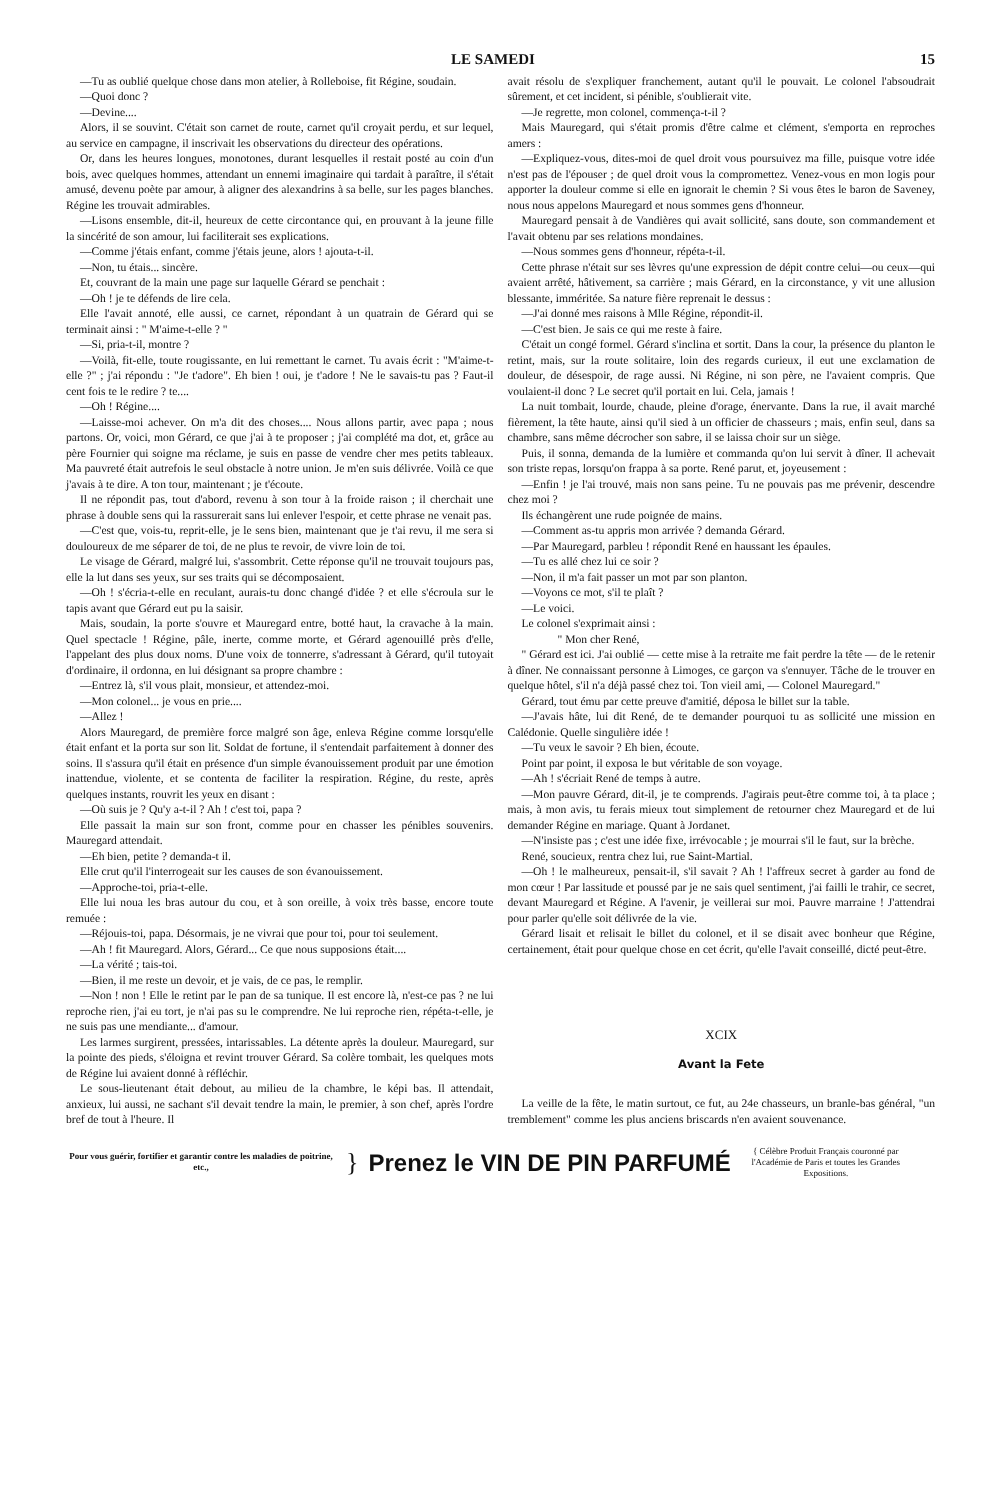LE SAMEDI 15
—Tu as oublié quelque chose dans mon atelier, à Rolleboise, fit Régine, soudain.
—Quoi donc ?
—Devine....
Alors, il se souvint. C'était son carnet de route, carnet qu'il croyait perdu, et sur lequel, au service en campagne, il inscrivait les observations du directeur des opérations.
Or, dans les heures longues, monotones, durant lesquelles il restait posté au coin d'un bois, avec quelques hommes, attendant un ennemi imaginaire qui tardait à paraître, il s'était amusé, devenu poète par amour, à aligner des alexandrins à sa belle, sur les pages blanches. Régine les trouvait admirables.
—Lisons ensemble, dit-il, heureux de cette circontance qui, en prouvant à la jeune fille la sincérité de son amour, lui faciliterait ses explications.
—Comme j'étais enfant, comme j'étais jeune, alors ! ajouta-t-il.
—Non, tu étais... sincère.
Et, couvrant de la main une page sur laquelle Gérard se penchait :
—Oh ! je te défends de lire cela.
Elle l'avait annoté, elle aussi, ce carnet, répondant à un quatrain de Gérard qui se terminait ainsi : " M'aime-t-elle ? "
—Si, pria-t-il, montre ?
—Voilà, fit-elle, toute rougissante, en lui remettant le carnet. Tu avais écrit : "M'aime-t-elle ?" ; j'ai répondu : "Je t'adore". Eh bien ! oui, je t'adore ! Ne le savais-tu pas ? Faut-il cent fois te le redire ? te....
—Oh ! Régine....
—Laisse-moi achever. On m'a dit des choses.... Nous allons partir, avec papa ; nous partons. Or, voici, mon Gérard, ce que j'ai à te proposer ; j'ai complété ma dot, et, grâce au père Fournier qui soigne ma réclame, je suis en passe de vendre cher mes petits tableaux. Ma pauvreté était autrefois le seul obstacle à notre union. Je m'en suis délivrée. Voilà ce que j'avais à te dire. A ton tour, maintenant ; je t'écoute.
Il ne répondit pas, tout d'abord, revenu à son tour à la froide raison ; il cherchait une phrase à double sens qui la rassurerait sans lui enlever l'espoir, et cette phrase ne venait pas.
—C'est que, vois-tu, reprit-elle, je le sens bien, maintenant que je t'ai revu, il me sera si douloureux de me séparer de toi, de ne plus te revoir, de vivre loin de toi.
Le visage de Gérard, malgré lui, s'assombrit. Cette réponse qu'il ne trouvait toujours pas, elle la lut dans ses yeux, sur ses traits qui se décomposaient.
—Oh ! s'écria-t-elle en reculant, aurais-tu donc changé d'idée ? et elle s'écroula sur le tapis avant que Gérard eut pu la saisir.
Mais, soudain, la porte s'ouvre et Mauregard entre, botté haut, la cravache à la main. Quel spectacle ! Régine, pâle, inerte, comme morte, et Gérard agenouillé près d'elle, l'appelant des plus doux noms. D'une voix de tonnerre, s'adressant à Gérard, qu'il tutoyait d'ordinaire, il ordonna, en lui désignant sa propre chambre :
—Entrez là, s'il vous plait, monsieur, et attendez-moi.
—Mon colonel... je vous en prie....
—Allez !
Alors Mauregard, de première force malgré son âge, enleva Régine comme lorsqu'elle était enfant et la porta sur son lit. Soldat de fortune, il s'entendait parfaitement à donner des soins. Il s'assura qu'il était en présence d'un simple évanouissement produit par une émotion inattendue, violente, et se contenta de faciliter la respiration. Régine, du reste, après quelques instants, rouvrit les yeux en disant :
—Où suis je ? Qu'y a-t-il ? Ah ! c'est toi, papa ?
Elle passait la main sur son front, comme pour en chasser les pénibles souvenirs. Mauregard attendait.
—Eh bien, petite ? demanda-t il.
Elle crut qu'il l'interrogeait sur les causes de son évanouissement.
—Approche-toi, pria-t-elle.
Elle lui noua les bras autour du cou, et à son oreille, à voix très basse, encore toute remuée :
—Réjouis-toi, papa. Désormais, je ne vivrai que pour toi, pour toi seulement.
—Ah ! fit Mauregard. Alors, Gérard... Ce que nous supposions était....
—La vérité ; tais-toi.
—Bien, il me reste un devoir, et je vais, de ce pas, le remplir.
—Non ! non ! Elle le retint par le pan de sa tunique. Il est encore là, n'est-ce pas ? ne lui reproche rien, j'ai eu tort, je n'ai pas su le comprendre. Ne lui reproche rien, répéta-t-elle, je ne suis pas une mendiante... d'amour.
Les larmes surgirent, pressées, intarissables. La détente après la douleur. Mauregard, sur la pointe des pieds, s'éloigna et revint trouver Gérard. Sa colère tombait, les quelques mots de Régine lui avaient donné à réfléchir.
Le sous-lieutenant était debout, au milieu de la chambre, le képi bas. Il attendait, anxieux, lui aussi, ne sachant s'il devait tendre la main, le premier, à son chef, après l'ordre bref de tout à l'heure. Il
avait résolu de s'expliquer franchement, autant qu'il le pouvait. Le colonel l'absoudrait sûrement, et cet incident, si pénible, s'oublierait vite.
—Je regrette, mon colonel, commença-t-il ?
Mais Mauregard, qui s'était promis d'être calme et clément, s'emporta en reproches amers :
—Expliquez-vous, dites-moi de quel droit vous poursuivez ma fille, puisque votre idée n'est pas de l'épouser ; de quel droit vous la compromettez. Venez-vous en mon logis pour apporter la douleur comme si elle en ignorait le chemin ? Si vous êtes le baron de Saveney, nous nous appelons Mauregard et nous sommes gens d'honneur.
Mauregard pensait à de Vandières qui avait sollicité, sans doute, son commandement et l'avait obtenu par ses relations mondaines.
—Nous sommes gens d'honneur, répéta-t-il.
Cette phrase n'était sur ses lèvres qu'une expression de dépit contre celui—ou ceux—qui avaient arrêté, hâtivement, sa carrière ; mais Gérard, en la circonstance, y vit une allusion blessante, imméritée. Sa nature fière reprenait le dessus :
—J'ai donné mes raisons à Mlle Régine, répondit-il.
—C'est bien. Je sais ce qui me reste à faire.
C'était un congé formel. Gérard s'inclina et sortit. Dans la cour, la présence du planton le retint, mais, sur la route solitaire, loin des regards curieux, il eut une exclamation de douleur, de désespoir, de rage aussi. Ni Régine, ni son père, ne l'avaient compris. Que voulaient-il donc ? Le secret qu'il portait en lui. Cela, jamais !
La nuit tombait, lourde, chaude, pleine d'orage, énervante. Dans la rue, il avait marché fièrement, la tête haute, ainsi qu'il sied à un officier de chasseurs ; mais, enfin seul, dans sa chambre, sans même décrocher son sabre, il se laissa choir sur un siège.
Puis, il sonna, demanda de la lumière et commanda qu'on lui servit à dîner. Il achevait son triste repas, lorsqu'on frappa à sa porte. René parut, et, joyeusement :
—Enfin ! je l'ai trouvé, mais non sans peine. Tu ne pouvais pas me prévenir, descendre chez moi ?
Ils échangèrent une rude poignée de mains.
—Comment as-tu appris mon arrivée ? demanda Gérard.
—Par Mauregard, parbleu ! répondit René en haussant les épaules.
—Tu es allé chez lui ce soir ?
—Non, il m'a fait passer un mot par son planton.
—Voyons ce mot, s'il te plaît ?
—Le voici.
Le colonel s'exprimait ainsi :
" Mon cher René,
" Gérard est ici. J'ai oublié — cette mise à la retraite me fait perdre la tête — de le retenir à dîner. Ne connaissant personne à Limoges, ce garçon va s'ennuyer. Tâche de le trouver en quelque hôtel, s'il n'a déjà passé chez toi. Ton vieil ami, — Colonel Mauregard."
Gérard, tout ému par cette preuve d'amitié, déposa le billet sur la table.
—J'avais hâte, lui dit René, de te demander pourquoi tu as sollicité une mission en Calédonie. Quelle singulière idée !
—Tu veux le savoir ? Eh bien, écoute.
Point par point, il exposa le but véritable de son voyage.
—Ah ! s'écriait René de temps à autre.
—Mon pauvre Gérard, dit-il, je te comprends. J'agirais peut-être comme toi, à ta place ; mais, à mon avis, tu ferais mieux tout simplement de retourner chez Mauregard et de lui demander Régine en mariage. Quant à Jordanet.
—N'insiste pas ; c'est une idée fixe, irrévocable ; je mourrai s'il le faut, sur la brèche.
René, soucieux, rentra chez lui, rue Saint-Martial.
—Oh ! le malheureux, pensait-il, s'il savait ? Ah ! l'affreux secret à garder au fond de mon cœur ! Par lassitude et poussé par je ne sais quel sentiment, j'ai failli le trahir, ce secret, devant Mauregard et Régine. A l'avenir, je veillerai sur moi. Pauvre marraine ! J'attendrai pour parler qu'elle soit délivrée de la vie.
Gérard lisait et relisait le billet du colonel, et il se disait avec bonheur que Régine, certainement, était pour quelque chose en cet écrit, qu'elle l'avait conseillé, dicté peut-être.
XCIX
Avant la Fete
La veille de la fête, le matin surtout, ce fut, au 24e chasseurs, un branle-bas général, "un tremblement" comme les plus anciens briscards n'en avaient souvenance.
Pour vous guérir, fortifier et garantir contre les maladies de poitrine, etc.,
} Prenez le VIN DE PIN PARFUMÉ
{ Célèbre Produit Français couronné par l'Académie de Paris et toutes les Grandes Expositions.